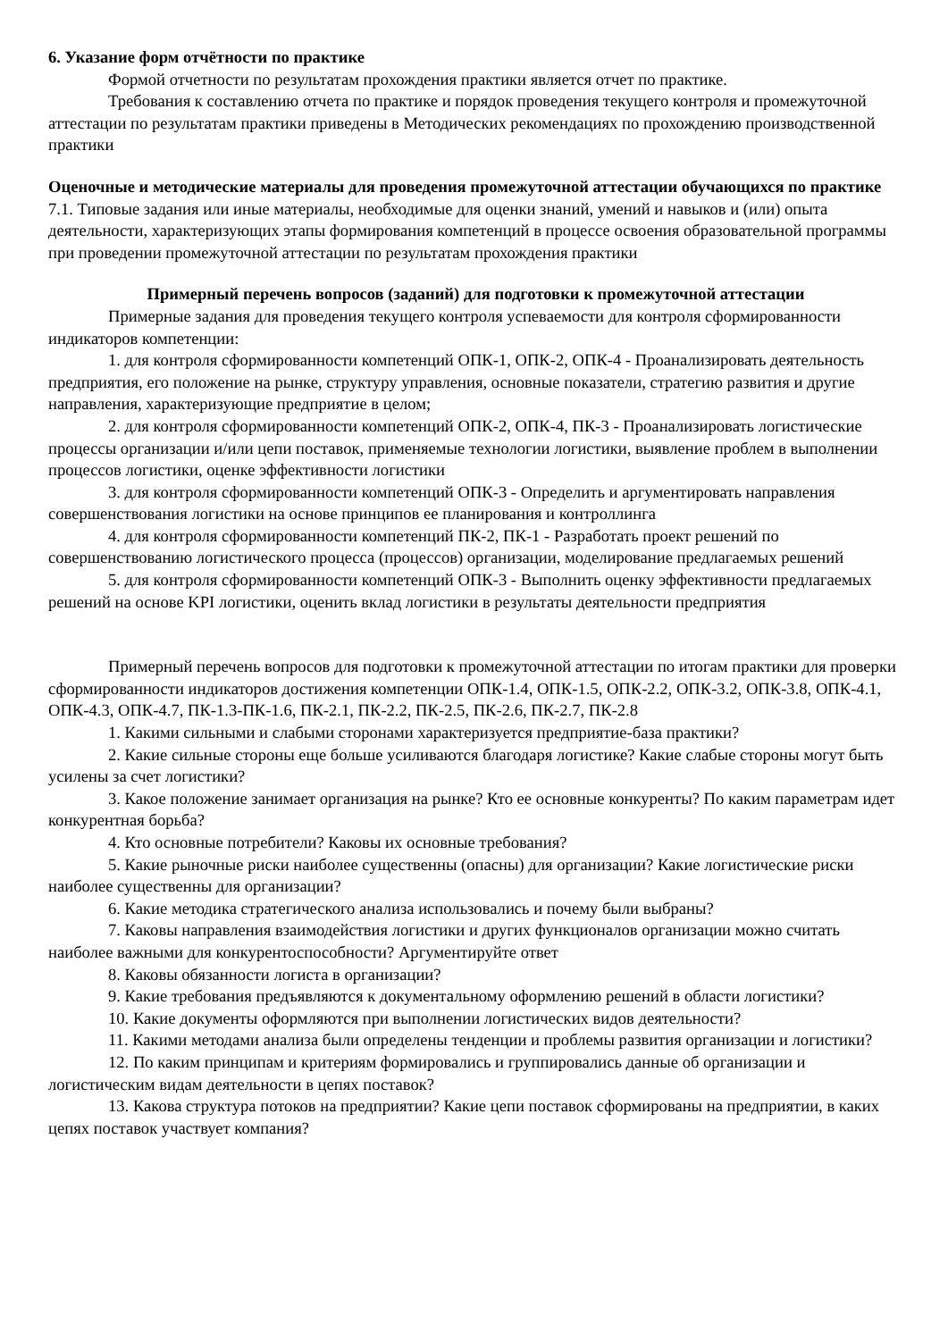6. Указание форм отчётности по практике
Формой отчетности по результатам прохождения практики является отчет по практике.
Требования к составлению отчета по практике и порядок проведения текущего контроля и промежуточной аттестации по результатам практики приведены в Методических рекомендациях по прохождению производственной практики
Оценочные и методические материалы для проведения промежуточной аттестации обучающихся по практике
7.1. Типовые задания или иные материалы, необходимые для оценки знаний, умений и навыков и (или) опыта деятельности, характеризующих этапы формирования компетенций в процессе освоения образовательной программы при проведении промежуточной аттестации по результатам прохождения практики
Примерный перечень вопросов (заданий) для подготовки к промежуточной аттестации
Примерные задания для проведения текущего контроля успеваемости для контроля сформированности индикаторов компетенции:
1. для контроля сформированности компетенций ОПК-1, ОПК-2, ОПК-4 - Проанализировать деятельность предприятия, его положение на рынке, структуру управления, основные показатели, стратегию развития и другие направления, характеризующие предприятие в целом;
2. для контроля сформированности компетенций ОПК-2, ОПК-4, ПК-3 - Проанализировать логистические процессы организации и/или цепи поставок, применяемые технологии логистики, выявление проблем в выполнении процессов логистики, оценке эффективности логистики
3. для контроля сформированности компетенций ОПК-3 - Определить и аргументировать направления совершенствования логистики на основе принципов ее планирования и контроллинга
4. для контроля сформированности компетенций ПК-2, ПК-1 - Разработать проект решений по совершенствованию логистического процесса (процессов) организации, моделирование предлагаемых решений
5. для контроля сформированности компетенций ОПК-3 - Выполнить оценку эффективности предлагаемых решений на основе KPI логистики, оценить вклад логистики в результаты деятельности предприятия
Примерный перечень вопросов для подготовки к промежуточной аттестации по итогам практики для проверки сформированности индикаторов достижения компетенции ОПК-1.4, ОПК-1.5, ОПК-2.2, ОПК-3.2, ОПК-3.8, ОПК-4.1, ОПК-4.3, ОПК-4.7, ПК-1.3-ПК-1.6, ПК-2.1, ПК-2.2, ПК-2.5, ПК-2.6, ПК-2.7, ПК-2.8
1. Какими сильными и слабыми сторонами характеризуется предприятие-база практики?
2. Какие сильные стороны еще больше усиливаются благодаря логистике? Какие слабые стороны могут быть усилены за счет логистики?
3. Какое положение занимает организация на рынке? Кто ее основные конкуренты? По каким параметрам идет конкурентная борьба?
4. Кто основные потребители? Каковы их основные требования?
5. Какие рыночные риски наиболее существенны (опасны) для организации? Какие логистические риски наиболее существенны для организации?
6. Какие методика стратегического анализа использовались и почему были выбраны?
7. Каковы направления взаимодействия логистики и других функционалов организации можно считать наиболее важными для конкурентоспособности? Аргументируйте ответ
8. Каковы обязанности логиста в организации?
9. Какие требования предъявляются к документальному оформлению решений в области логистики?
10. Какие документы оформляются при выполнении логистических видов деятельности?
11. Какими методами анализа были определены тенденции и проблемы развития организации и логистики?
12. По каким принципам и критериям формировались и группировались данные об организации и логистическим видам деятельности в цепях поставок?
13. Какова структура потоков на предприятии? Какие цепи поставок сформированы на предприятии, в каких цепях поставок участвует компания?